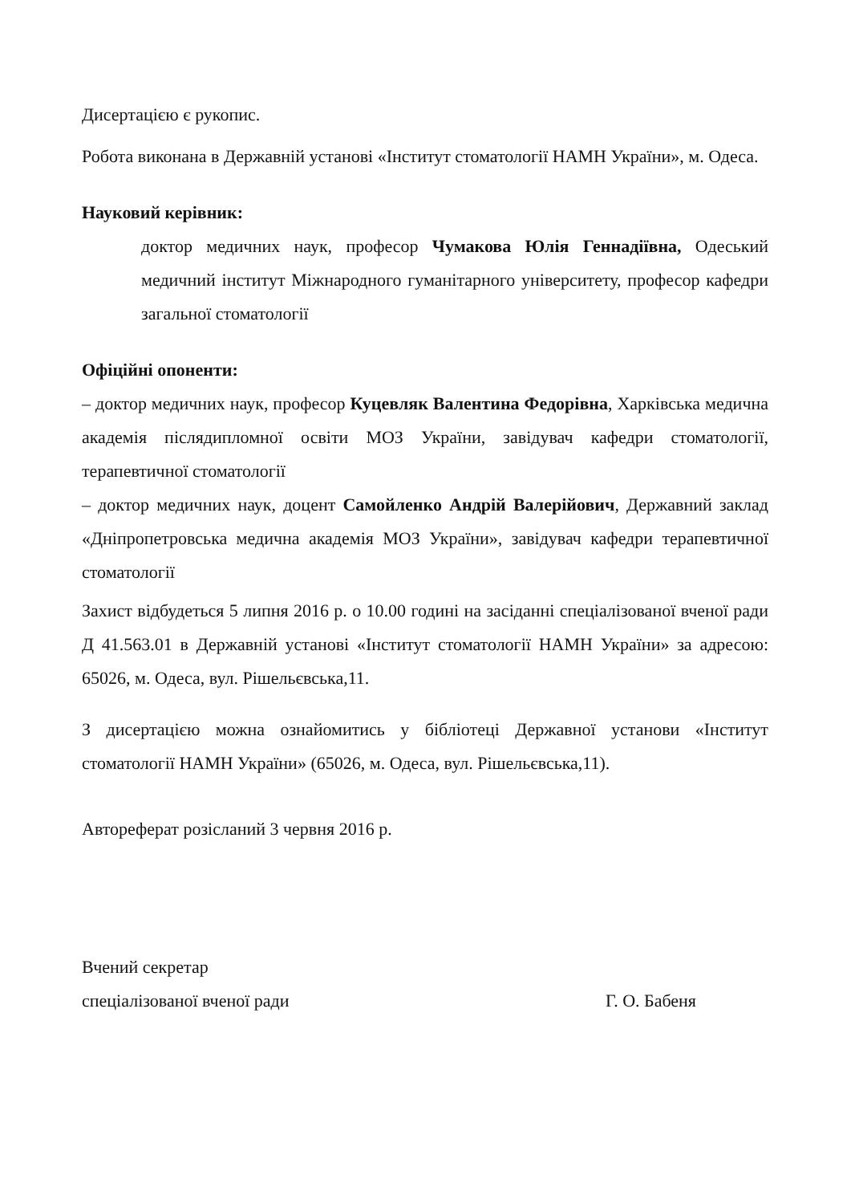Дисертацією є рукопис.
Робота виконана в Державній установі «Інститут стоматології НАМН України», м. Одеса.
Науковий керівник:
доктор медичних наук, професор Чумакова Юлія Геннадіївна, Одеський медичний інститут Міжнародного гуманітарного університету, професор кафедри загальної стоматології
Офіційні опоненти:
– доктор медичних наук, професор Куцевляк Валентина Федорівна, Харківська медична академія післядипломної освіти МОЗ України, завідувач кафедри стоматології, терапевтичної стоматології
– доктор медичних наук, доцент Самойленко Андрій Валерійович, Державний заклад «Дніпропетровська медична академія МОЗ України», завідувач кафедри терапевтичної стоматології
Захист відбудеться 5 липня 2016 р. о 10.00 годині на засіданні спеціалізованої вченої ради Д 41.563.01 в Державній установі «Інститут стоматології НАМН України» за адресою: 65026, м. Одеса, вул. Рішельєвська,11.
З дисертацією можна ознайомитись у бібліотеці Державної установи «Інститут стоматології НАМН України» (65026, м. Одеса, вул. Рішельєвська,11).
Автореферат розісланий 3 червня 2016 р.
Вчений секретар
спеціалізованої вченої ради Г. О. Бабеня